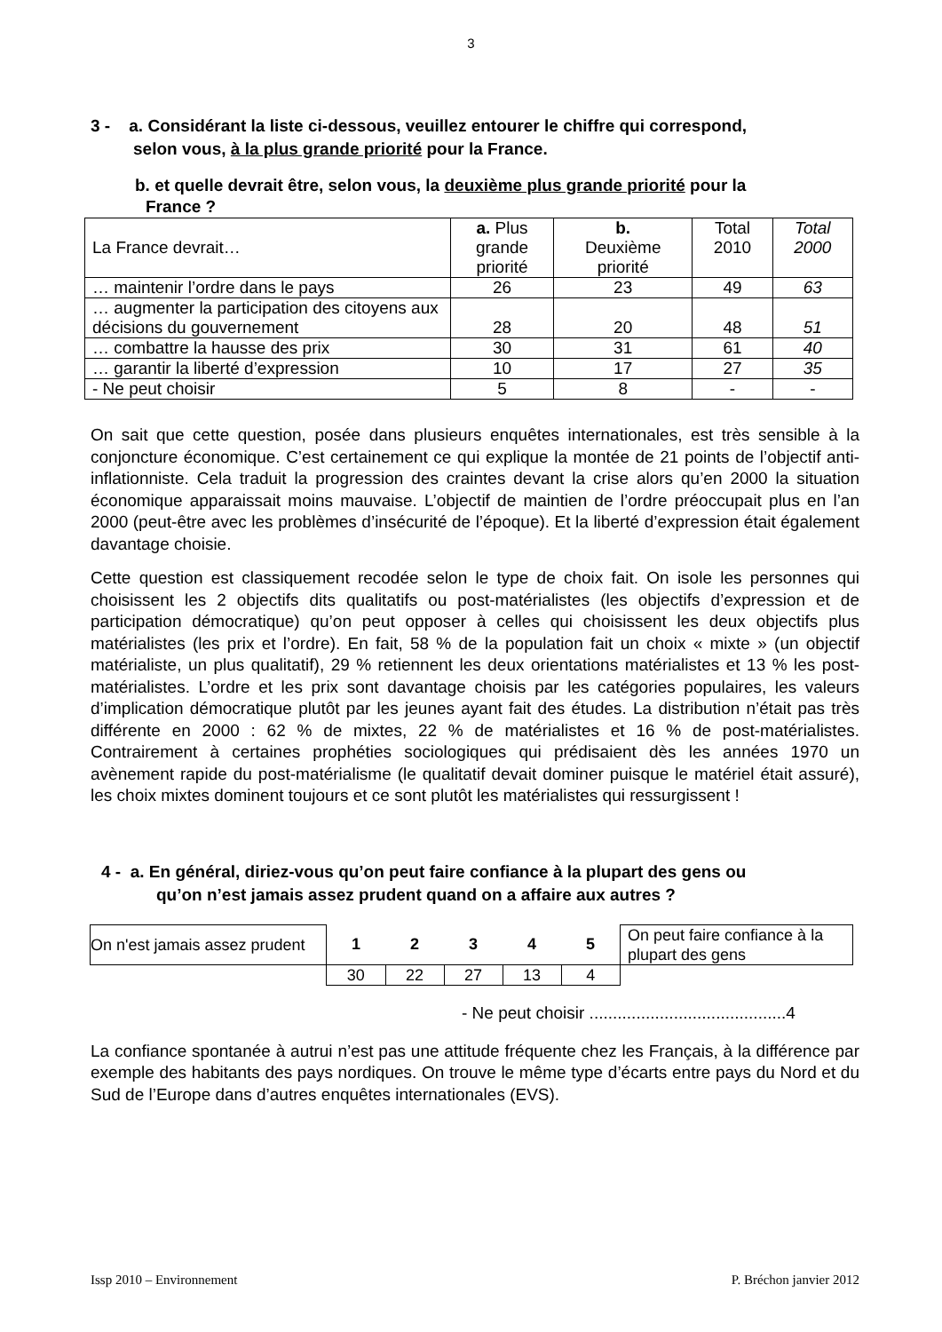3
3 - a. Considérant la liste ci-dessous, veuillez entourer le chiffre qui correspond,
selon vous, à la plus grande priorité pour la France.
b. et quelle devrait être, selon vous, la deuxième plus grande priorité pour la
France ?
| La France devrait… | a. Plus grande priorité | b. Deuxième priorité | Total 2010 | Total 2000 |
| … maintenir l’ordre dans le pays | 26 | 23 | 49 | 63 |
| … augmenter la participation des citoyens aux décisions du gouvernement | 28 | 20 | 48 | 51 |
| … combattre la hausse des prix | 30 | 31 | 61 | 40 |
| … garantir la liberté d’expression | 10 | 17 | 27 | 35 |
| - Ne peut choisir | 5 | 8 | - | - |
On sait que cette question, posée dans plusieurs enquêtes internationales, est très sensible à la conjoncture économique. C’est certainement ce qui explique la montée de 21 points de l’objectif anti-inflationniste. Cela traduit la progression des craintes devant la crise alors qu’en 2000 la situation économique apparaissait moins mauvaise. L’objectif de maintien de l’ordre préoccupait plus en l’an 2000 (peut-être avec les problèmes d’insécurité de l’époque). Et la liberté d’expression était également davantage choisie.
Cette question est classiquement recodée selon le type de choix fait. On isole les personnes qui choisissent les 2 objectifs dits qualitatifs ou post-matérialistes (les objectifs d’expression et de participation démocratique) qu’on peut opposer à celles qui choisissent les deux objectifs plus matérialistes (les prix et l’ordre). En fait, 58 % de la population fait un choix « mixte » (un objectif matérialiste, un plus qualitatif), 29 % retiennent les deux orientations matérialistes et 13 % les post-matérialistes. L’ordre et les prix sont davantage choisis par les catégories populaires, les valeurs d’implication démocratique plutôt par les jeunes ayant fait des études. La distribution n’était pas très différente en 2000 : 62 % de mixtes, 22 % de matérialistes et 16 % de post-matérialistes. Contrairement à certaines prophéties sociologiques qui prédisaient dès les années 1970 un avènement rapide du post-matérialisme (le qualitatif devait dominer puisque le matériel était assuré), les choix mixtes dominent toujours et ce sont plutôt les matérialistes qui ressurgissent !
4 - a. En général, diriez-vous qu’on peut faire confiance à la plupart des gens ou
qu’on n’est jamais assez prudent quand on a affaire aux autres ?
| On n'est jamais assez prudent | 1 | 2 | 3 | 4 | 5 | On peut faire confiance à la plupart des gens |
| | 30 | 22 | 27 | 13 | 4 | |
- Ne peut choisir ..........................................4
La confiance spontanée à autrui n’est pas une attitude fréquente chez les Français, à la différence par exemple des habitants des pays nordiques. On trouve le même type d’écarts entre pays du Nord et du Sud de l’Europe dans d’autres enquêtes internationales (EVS).
Issp 2010 – Environnement P. Bréchon janvier 2012